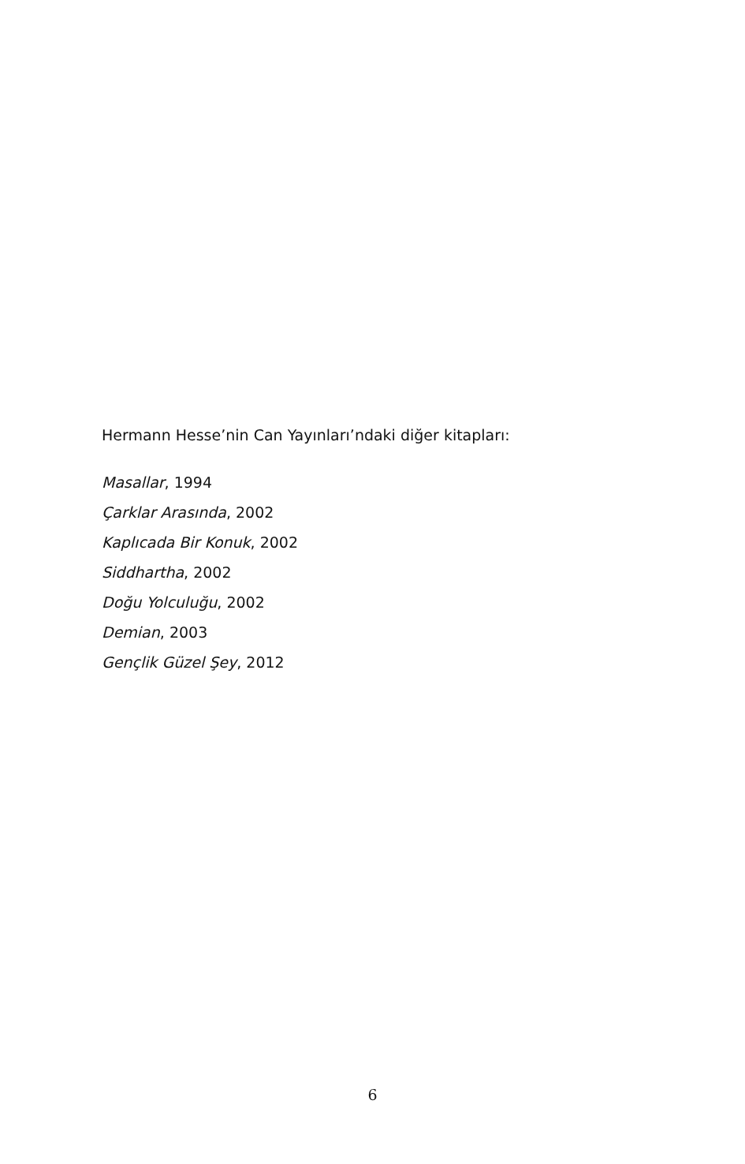Hermann Hesse’nin Can Yayınları’ndaki diğer kitapları:
Masallar, 1994
Çarklar Arasında, 2002
Kaplıcada Bir Konuk, 2002
Siddhartha, 2002
Doğu Yolculuğu, 2002
Demian, 2003
Gençlik Güzel Şey, 2012
6